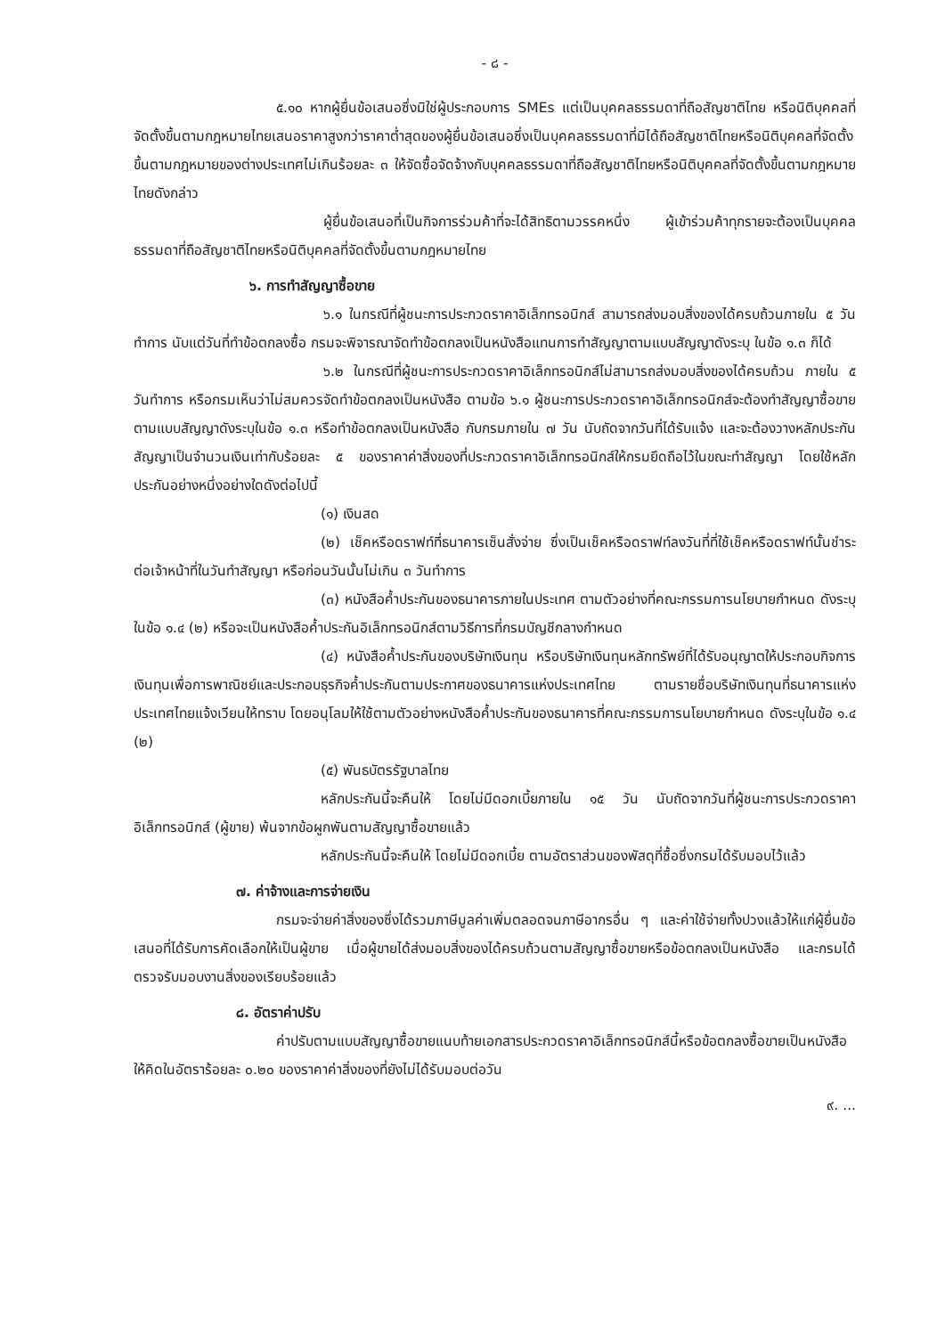- ๘ -
๕.๑๐ หากผู้ยื่นข้อเสนอซึ่งมิใช่ผู้ประกอบการ SMEs แต่เป็นบุคคลธรรมดาที่ถือสัญชาติไทย หรือนิติบุคคลที่จัดตั้งขึ้นตามกฎหมายไทยเสนอราคาสูงกว่าราคาต่ำสุดของผู้ยื่นข้อเสนอซึ่งเป็นบุคคลธรรมดาที่มิได้ถือสัญชาติไทยหรือนิติบุคคลที่จัดตั้งขึ้นตามกฎหมายของต่างประเทศไม่เกินร้อยละ ๓ ให้จัดซื้อจัดจ้างกับบุคคลธรรมดาที่ถือสัญชาติไทยหรือนิติบุคคลที่จัดตั้งขึ้นตามกฎหมายไทยดังกล่าว
ผู้ยื่นข้อเสนอที่เป็นกิจการร่วมค้าที่จะได้สิทธิตามวรรคหนึ่ง ผู้เข้าร่วมค้าทุกรายจะต้องเป็นบุคคลธรรมดาที่ถือสัญชาติไทยหรือนิติบุคคลที่จัดตั้งขึ้นตามกฎหมายไทย
๖. การทำสัญญาซื้อขาย
๖.๑ ในกรณีที่ผู้ชนะการประกวดราคาอิเล็กทรอนิกส์ สามารถส่งมอบสิ่งของได้ครบถ้วนภายใน ๕ วันทำการ นับแต่วันที่ทำข้อตกลงซื้อ กรมจะพิจารณาจัดทำข้อตกลงเป็นหนังสือแทนการทำสัญญาตามแบบสัญญาดังระบุ ในข้อ ๑.๓ ก็ได้
๖.๒ ในกรณีที่ผู้ชนะการประกวดราคาอิเล็กทรอนิกส์ไม่สามารถส่งมอบสิ่งของได้ครบถ้วน ภายใน ๕ วันทำการ หรือกรมเห็นว่าไม่สมควรจัดทำข้อตกลงเป็นหนังสือ ตามข้อ ๖.๑ ผู้ชนะการประกวดราคาอิเล็กทรอนิกส์จะต้องทำสัญญาซื้อขายตามแบบสัญญาดังระบุในข้อ ๑.๓ หรือทำข้อตกลงเป็นหนังสือ กับกรมภายใน ๗ วัน นับถัดจากวันที่ได้รับแจ้ง และจะต้องวางหลักประกันสัญญาเป็นจำนวนเงินเท่ากับร้อยละ ๕ ของราคาค่าสิ่งของที่ประกวดราคาอิเล็กทรอนิกส์ให้กรมยึดถือไว้ในขณะทำสัญญา โดยใช้หลักประกันอย่างหนึ่งอย่างใดดังต่อไปนี้
(๑) เงินสด
(๒) เช็คหรือดราฟท์ที่ธนาคารเซ็นสั่งจ่าย ซึ่งเป็นเช็คหรือดราฟท์ลงวันที่ที่ใช้เช็คหรือดราฟท์นั้นชำระต่อเจ้าหน้าที่ในวันทำสัญญา หรือก่อนวันนั้นไม่เกิน ๓ วันทำการ
(๓) หนังสือค้ำประกันของธนาคารภายในประเทศ ตามตัวอย่างที่คณะกรรมการนโยบายกำหนด ดังระบุในข้อ ๑.๔ (๒) หรือจะเป็นหนังสือค้ำประกันอิเล็กทรอนิกส์ตามวิธีการที่กรมบัญชีกลางกำหนด
(๔) หนังสือค้ำประกันของบริษัทเงินทุน หรือบริษัทเงินทุนหลักทรัพย์ที่ได้รับอนุญาตให้ประกอบกิจการเงินทุนเพื่อการพาณิชย์และประกอบธุรกิจค้ำประกันตามประกาศของธนาคารแห่งประเทศไทย ตามรายชื่อบริษัทเงินทุนที่ธนาคารแห่งประเทศไทยแจ้งเวียนให้ทราบ โดยอนุโลมให้ใช้ตามตัวอย่างหนังสือค้ำประกันของธนาคารที่คณะกรรมการนโยบายกำหนด ดังระบุในข้อ ๑.๔ (๒)
(๕) พันธบัตรรัฐบาลไทย
หลักประกันนี้จะคืนให้ โดยไม่มีดอกเบี้ยภายใน ๑๕ วัน นับถัดจากวันที่ผู้ชนะการประกวดราคาอิเล็กทรอนิกส์ (ผู้ขาย) พ้นจากข้อผูกพันตามสัญญาซื้อขายแล้ว
หลักประกันนี้จะคืนให้ โดยไม่มีดอกเบี้ย ตามอัตราส่วนของพัสดุที่ซื้อซึ่งกรมได้รับมอบไว้แล้ว
๗. ค่าจ้างและการจ่ายเงิน
กรมจะจ่ายค่าสิ่งของซึ่งได้รวมภาษีมูลค่าเพิ่มตลอดจนภาษีอากรอื่น ๆ และค่าใช้จ่ายทั้งปวงแล้วให้แก่ผู้ยื่นข้อเสนอที่ได้รับการคัดเลือกให้เป็นผู้ขาย เมื่อผู้ขายได้ส่งมอบสิ่งของได้ครบถ้วนตามสัญญาซื้อขายหรือข้อตกลงเป็นหนังสือ และกรมได้ตรวจรับมอบงานสิ่งของเรียบร้อยแล้ว
๘. อัตราค่าปรับ
ค่าปรับตามแบบสัญญาซื้อขายแนบท้ายเอกสารประกวดราคาอิเล็กทรอนิกส์นี้หรือข้อตกลงซื้อขายเป็นหนังสือ ให้คิดในอัตราร้อยละ ๐.๒๐ ของราคาค่าสิ่งของที่ยังไม่ได้รับมอบต่อวัน
๙. ...